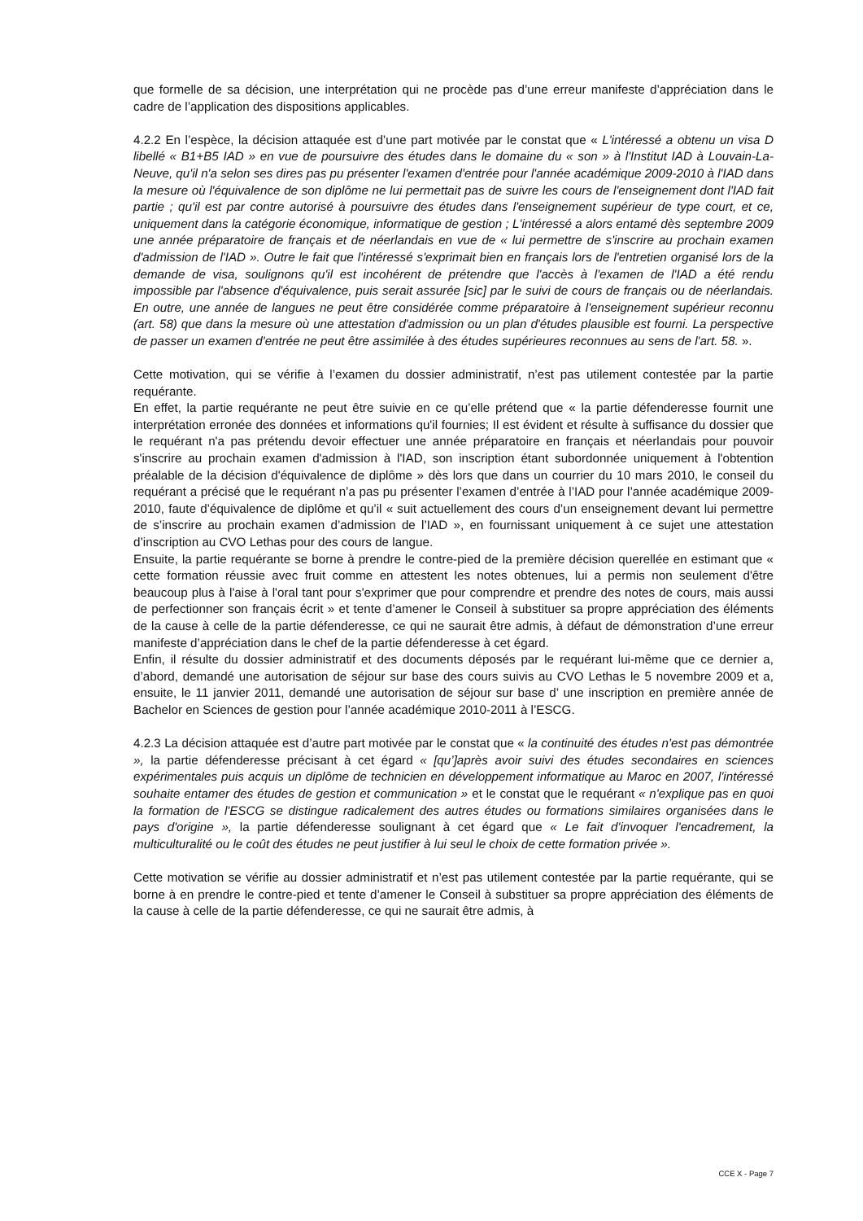que formelle de sa décision, une interprétation qui ne procède pas d’une erreur manifeste d’appréciation dans le cadre de l’application des dispositions applicables.
4.2.2 En l’espèce, la décision attaquée est d’une part motivée par le constat que « L'intéressé a obtenu un visa D libellé « B1+B5 IAD » en vue de poursuivre des études dans le domaine du « son » à l'Institut IAD à Louvain-La-Neuve, qu'il n'a selon ses dires pas pu présenter l'examen d'entrée pour l'année académique 2009-2010 à l'IAD dans la mesure où l'équivalence de son diplôme ne lui permettait pas de suivre les cours de l'enseignement dont l'IAD fait partie ; qu'il est par contre autorisé à poursuivre des études dans l'enseignement supérieur de type court, et ce, uniquement dans la catégorie économique, informatique de gestion ; L'intéressé a alors entamé dès septembre 2009 une année préparatoire de français et de néerlandais en vue de « lui permettre de s'inscrire au prochain examen d'admission de l'IAD ». Outre le fait que l'intéressé s'exprimait bien en français lors de l'entretien organisé lors de la demande de visa, soulignons qu'il est incohérent de prétendre que l'accès à l'examen de l'IAD a été rendu impossible par l'absence d'équivalence, puis serait assurée [sic] par le suivi de cours de français ou de néerlandais. En outre, une année de langues ne peut être considérée comme préparatoire à l'enseignement supérieur reconnu (art. 58) que dans la mesure où une attestation d'admission ou un plan d'études plausible est fourni. La perspective de passer un examen d'entrée ne peut être assimilée à des études supérieures reconnues au sens de l'art. 58. ».
Cette motivation, qui se vérifie à l’examen du dossier administratif, n’est pas utilement contestée par la partie requérante.
En effet, la partie requérante ne peut être suivie en ce qu’elle prétend que « la partie défenderesse fournit une interprétation erronée des données et informations qu'il fournies; Il est évident et résulte à suffisance du dossier que le requérant n'a pas prétendu devoir effectuer une année préparatoire en français et néerlandais pour pouvoir s'inscrire au prochain examen d'admission à l'IAD, son inscription étant subordonnée uniquement à l'obtention préalable de la décision d'équivalence de diplôme » dès lors que dans un courrier du 10 mars 2010, le conseil du requérant a précisé que le requérant n’a pas pu présenter l’examen d’entrée à l’IAD pour l’année académique 2009-2010, faute d’équivalence de diplôme et qu’il « suit actuellement des cours d’un enseignement devant lui permettre de s’inscrire au prochain examen d’admission de l’IAD », en fournissant uniquement à ce sujet une attestation d’inscription au CVO Lethas pour des cours de langue.
Ensuite, la partie requérante se borne à prendre le contre-pied de la première décision querellée en estimant que « cette formation réussie avec fruit comme en attestent les notes obtenues, lui a permis non seulement d'être beaucoup plus à l'aise à l'oral tant pour s'exprimer que pour comprendre et prendre des notes de cours, mais aussi de perfectionner son français écrit » et tente d’amener le Conseil à substituer sa propre appréciation des éléments de la cause à celle de la partie défenderesse, ce qui ne saurait être admis, à défaut de démonstration d’une erreur manifeste d’appréciation dans le chef de la partie défenderesse à cet égard.
Enfin, il résulte du dossier administratif et des documents déposés par le requérant lui-même que ce dernier a, d’abord, demandé une autorisation de séjour sur base des cours suivis au CVO Lethas le 5 novembre 2009 et a, ensuite, le 11 janvier 2011, demandé une autorisation de séjour sur base d’ une inscription en première année de Bachelor en Sciences de gestion pour l’année académique 2010-2011 à l’ESCG.
4.2.3 La décision attaquée est d’autre part motivée par le constat que « la continuité des études n'est pas démontrée », la partie défenderesse précisant à cet égard « [qu’]après avoir suivi des études secondaires en sciences expérimentales puis acquis un diplôme de technicien en développement informatique au Maroc en 2007, l'intéressé souhaite entamer des études de gestion et communication » et le constat que le requérant « n'explique pas en quoi la formation de l'ESCG se distingue radicalement des autres études ou formations similaires organisées dans le pays d'origine », la partie défenderesse soulignant à cet égard que « Le fait d'invoquer l'encadrement, la multiculturalité ou le coût des études ne peut justifier à lui seul le choix de cette formation privée ».
Cette motivation se vérifie au dossier administratif et n’est pas utilement contestée par la partie requérante, qui se borne à en prendre le contre-pied et tente d’amener le Conseil à substituer sa propre appréciation des éléments de la cause à celle de la partie défenderesse, ce qui ne saurait être admis, à
CCE X - Page 7